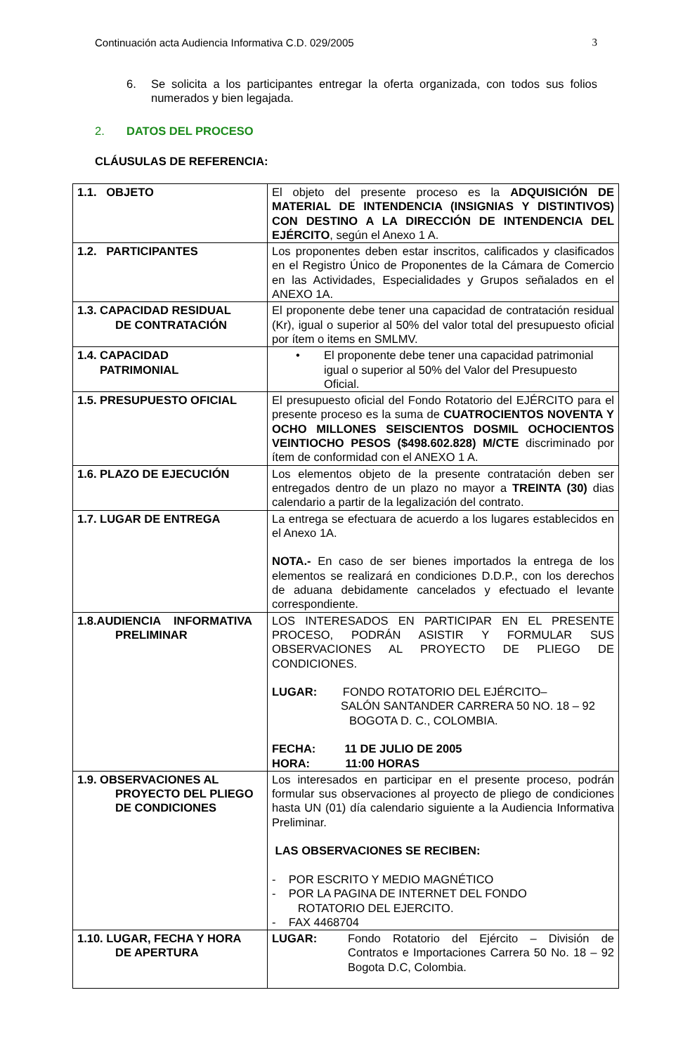Continuación acta Audiencia Informativa C.D. 029/2005 3
6. Se solicita a los participantes entregar la oferta organizada, con todos sus folios numerados y bien legajada.
2. DATOS DEL PROCESO
CLÁUSULAS DE REFERENCIA:
| 1.1. OBJETO | El objeto del presente proceso es la ADQUISICIÓN DE MATERIAL DE INTENDENCIA (INSIGNIAS Y DISTINTIVOS) CON DESTINO A LA DIRECCIÓN DE INTENDENCIA DEL EJÉRCITO , según el Anexo 1 A. |
| 1.2. PARTICIPANTES | Los proponentes deben estar inscritos, calificados y clasificados en el Registro Único de Proponentes de la Cámara de Comercio en las Actividades, Especialidades y Grupos señalados en el ANEXO 1A. |
| 1.3. CAPACIDAD RESIDUAL DE CONTRATACIÓN | El proponente debe tener una capacidad de contratación residual (Kr), igual o superior al 50% del valor total del presupuesto oficial por ítem o items en SMLMV. |
| 1.4. CAPACIDAD PATRIMONIAL | • El proponente debe tener una capacidad patrimonial igual o superior al 50% del Valor del Presupuesto Oficial. |
| 1.5. PRESUPUESTO OFICIAL | El presupuesto oficial del Fondo Rotatorio del EJÉRCITO para el presente proceso es la suma de CUATROCIENTOS NOVENTA Y OCHO MILLONES SEISCIENTOS DOSMIL OCHOCIENTOS VEINTIOCHO PESOS ($498.602.828) M/CTE discriminado por ítem de conformidad con el ANEXO 1 A. |
| 1.6. PLAZO DE EJECUCIÓN | Los elementos objeto de la presente contratación deben ser entregados dentro de un plazo no mayor a TREINTA (30) dias calendario a partir de la legalización del contrato. |
| 1.7. LUGAR DE ENTREGA | La entrega se efectuara de acuerdo a los lugares establecidos en el Anexo 1A. NOTA.- En caso de ser bienes importados la entrega de los elementos se realizará en condiciones D.D.P., con los derechos de aduana debidamente cancelados y efectuado el levante correspondiente. |
| 1.8.AUDIENCIA INFORMATIVA PRELIMINAR | LOS INTERESADOS EN PARTICIPAR EN EL PRESENTE PROCESO, PODRÁN ASISTIR Y FORMULAR SUS OBSERVACIONES AL PROYECTO DE PLIEGO DE CONDICIONES. LUGAR: FONDO ROTATORIO DEL EJÉRCITO– SALÓN SANTANDER CARRERA 50 NO. 18 – 92 BOGOTA D. C., COLOMBIA. FECHA: 11 DE JULIO DE 2005 HORA: 11:00 HORAS |
| 1.9. OBSERVACIONES AL PROYECTO DEL PLIEGO DE CONDICIONES | Los interesados en participar en el presente proceso, podrán formular sus observaciones al proyecto de pliego de condiciones hasta UN (01) día calendario siguiente a la Audiencia Informativa Preliminar. LAS OBSERVACIONES SE RECIBEN: - POR ESCRITO Y MEDIO MAGNÉTICO - POR LA PAGINA DE INTERNET DEL FONDO ROTATORIO DEL EJERCITO. - FAX 4468704 |
| 1.10. LUGAR, FECHA Y HORA DE APERTURA | LUGAR: Fondo Rotatorio del Ejército – División de Contratos e Importaciones Carrera 50 No. 18 – 92 Bogota D.C, Colombia. |